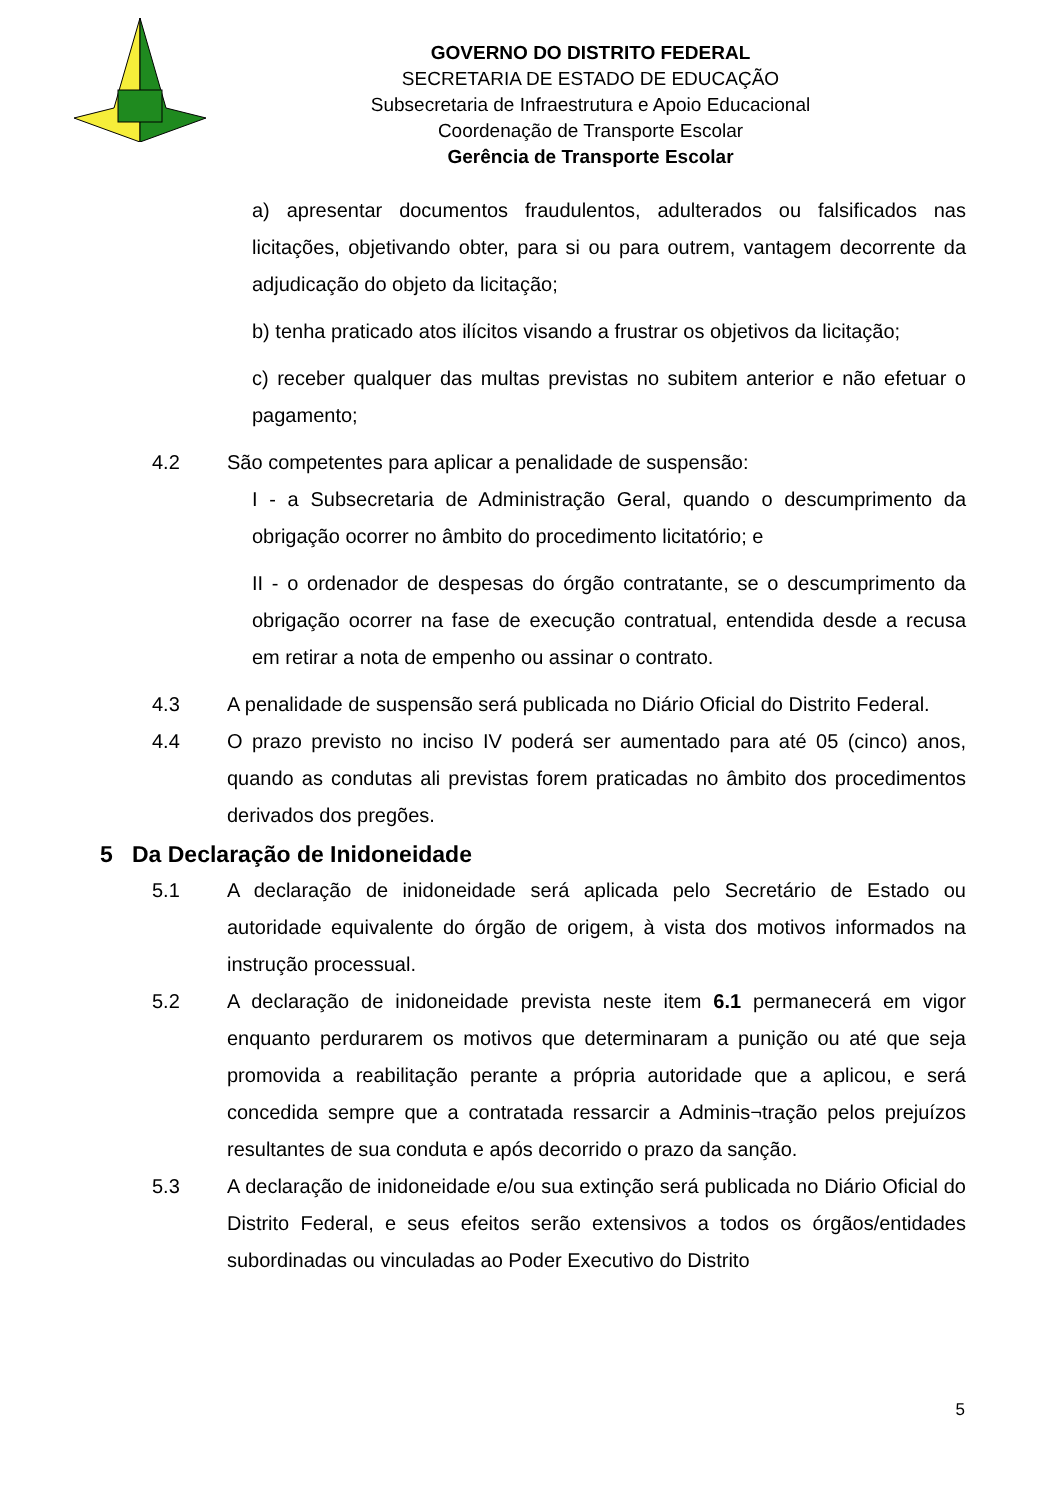GOVERNO DO DISTRITO FEDERAL
SECRETARIA DE ESTADO DE EDUCAÇÃO
Subsecretaria de Infraestrutura e Apoio Educacional
Coordenação de Transporte Escolar
Gerência de Transporte Escolar
a) apresentar documentos fraudulentos, adulterados ou falsificados nas licitações, objetivando obter, para si ou para outrem, vantagem decorrente da adjudicação do objeto da licitação;
b) tenha praticado atos ilícitos visando a frustrar os objetivos da licitação;
c) receber qualquer das multas previstas no subitem anterior e não efetuar o pagamento;
4.2 São competentes para aplicar a penalidade de suspensão:
I - a Subsecretaria de Administração Geral, quando o descumprimento da obrigação ocorrer no âmbito do procedimento licitatório; e
II - o ordenador de despesas do órgão contratante, se o descumprimento da obrigação ocorrer na fase de execução contratual, entendida desde a recusa em retirar a nota de empenho ou assinar o contrato.
4.3 A penalidade de suspensão será publicada no Diário Oficial do Distrito Federal.
4.4 O prazo previsto no inciso IV poderá ser aumentado para até 05 (cinco) anos, quando as condutas ali previstas forem praticadas no âmbito dos procedimentos derivados dos pregões.
5 Da Declaração de Inidoneidade
5.1 A declaração de inidoneidade será aplicada pelo Secretário de Estado ou autoridade equivalente do órgão de origem, à vista dos motivos informados na instrução processual.
5.2 A declaração de inidoneidade prevista neste item 6.1 permanecerá em vigor enquanto perdurarem os motivos que determinaram a punição ou até que seja promovida a reabilitação perante a própria autoridade que a aplicou, e será concedida sempre que a contratada ressarcir a Adminis¬tração pelos prejuízos resultantes de sua conduta e após decorrido o prazo da sanção.
5.3 A declaração de inidoneidade e/ou sua extinção será publicada no Diário Oficial do Distrito Federal, e seus efeitos serão extensivos a todos os órgãos/entidades subordinadas ou vinculadas ao Poder Executivo do Distrito
5